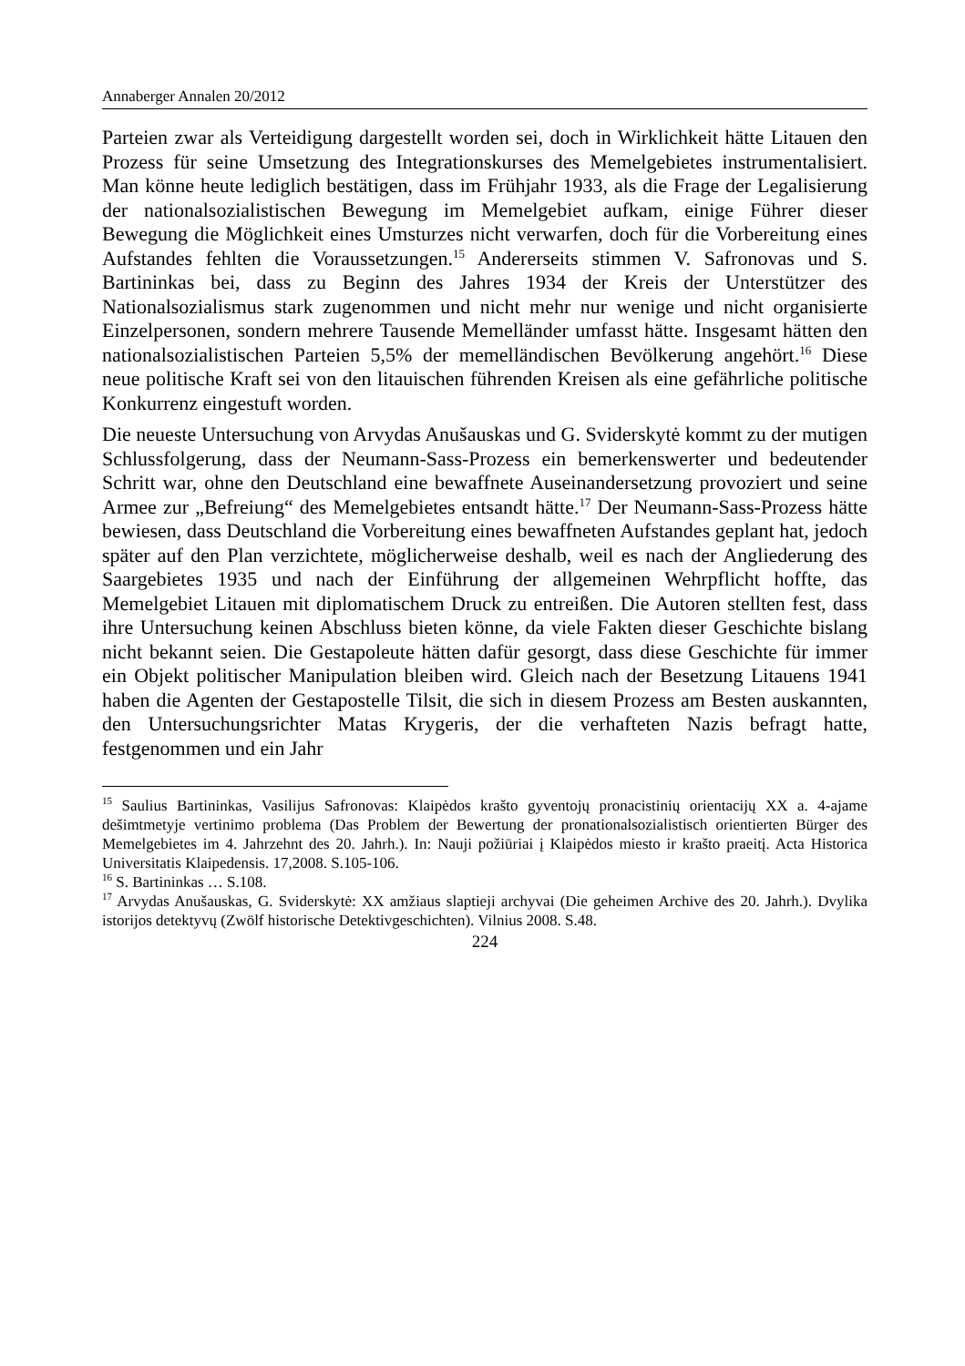Annaberger Annalen 20/2012
Parteien zwar als Verteidigung dargestellt worden sei, doch in Wirklichkeit hätte Litauen den Prozess für seine Umsetzung des Integrationskurses des Memelgebietes instrumentalisiert. Man könne heute lediglich bestätigen, dass im Frühjahr 1933, als die Frage der Legalisierung der nationalsozialistischen Bewegung im Memelgebiet aufkam, einige Führer dieser Bewegung die Möglichkeit eines Umsturzes nicht verwarfen, doch für die Vorbereitung eines Aufstandes fehlten die Voraussetzungen.<sup>15</sup> Andererseits stimmen V. Safronovas und S. Bartininkas bei, dass zu Beginn des Jahres 1934 der Kreis der Unterstützer des Nationalsozialismus stark zugenommen und nicht mehr nur wenige und nicht organisierte Einzelpersonen, sondern mehrere Tausende Memelländer umfasst hätte. Insgesamt hätten den nationalsozialistischen Parteien 5,5% der memelländischen Bevölkerung angehört.<sup>16</sup> Diese neue politische Kraft sei von den litauischen führenden Kreisen als eine gefährliche politische Konkurrenz eingestuft worden.
Die neueste Untersuchung von Arvydas Anušauskas und G. Sviderskytė kommt zu der mutigen Schlussfolgerung, dass der Neumann-Sass-Prozess ein bemerkenswerter und bedeutender Schritt war, ohne den Deutschland eine bewaffnete Auseinandersetzung provoziert und seine Armee zur „Befreiung“ des Memelgebietes entsandt hätte.<sup>17</sup> Der Neumann-Sass-Prozess hätte bewiesen, dass Deutschland die Vorbereitung eines bewaffneten Aufstandes geplant hat, jedoch später auf den Plan verzichtete, möglicherweise deshalb, weil es nach der Angliederung des Saargebietes 1935 und nach der Einführung der allgemeinen Wehrpflicht hoffte, das Memelgebiet Litauen mit diplomatischem Druck zu entreißen. Die Autoren stellten fest, dass ihre Untersuchung keinen Abschluss bieten könne, da viele Fakten dieser Geschichte bislang nicht bekannt seien. Die Gestapoleute hätten dafür gesorgt, dass diese Geschichte für immer ein Objekt politischer Manipulation bleiben wird. Gleich nach der Besetzung Litauens 1941 haben die Agenten der Gestapostelle Tilsit, die sich in diesem Prozess am Besten auskannten, den Untersuchungsrichter Matas Krygeris, der die verhafteten Nazis befragt hatte, festgenommen und ein Jahr
<sup>15</sup> Saulius Bartininkas, Vasilijus Safronovas: Klaipėdos krašto gyventojų pronacistinių orientacijų XX a. 4-ajame dešimtmetyje vertinimo problema (Das Problem der Bewertung der pronationalsozialistisch orientierten Bürger des Memelgebietes im 4. Jahrzehnt des 20. Jahrh.). In: Nauji požiūriai į Klaipėdos miesto ir krašto praeitį. Acta Historica Universitatis Klaipedensis. 17,2008. S.105-106.
<sup>16</sup> S. Bartininkas … S.108.
<sup>17</sup> Arvydas Anušauskas, G. Sviderskytė: XX amžiaus slaptieji archyvai (Die geheimen Archive des 20. Jahrh.). Dvylika istorijos detektyvų (Zwölf historische Detektivgeschichten). Vilnius 2008. S.48.
224